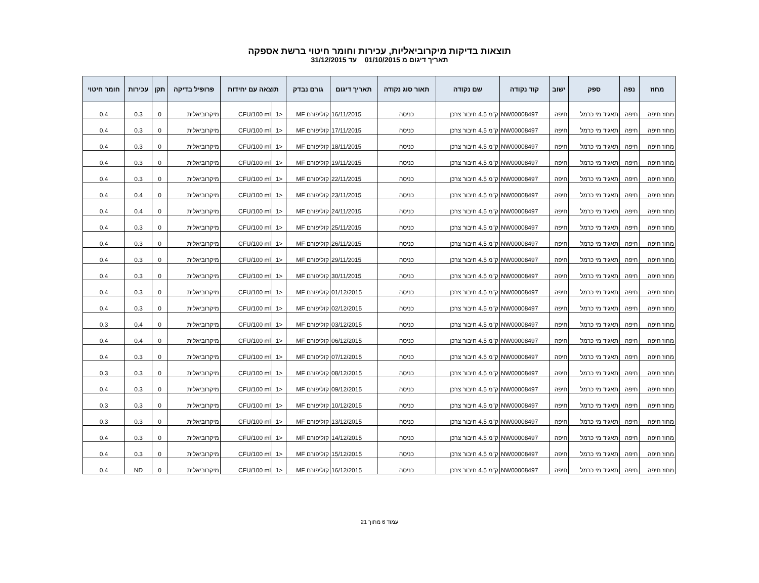תוצאות בדיקות מיקרוביאליות, עכירות וחומר חיטוי ברשת אספקה
תאריך דיגום מ 01/10/2015 עד 31/12/2015
| מחוז | נפה | ספק | ישוב | קוד נקודה | שם נקודה | תאור סוג נקודה | תאריך דיגום | גורם נבדק | תוצאה עם יחידות | | פרופיל בדיקה | תקן | עכירות | חומר חיטוי |
| --- | --- | --- | --- | --- | --- | --- | --- | --- | --- | --- | --- | --- | --- | --- |
| מחוז חיפה | חיפה | תאגיד מי כרמל | חיפה | NW00008497 | ק"מ 4.5 חיבור צרכן | כניסה | 16/11/2015 | קוליפורם MF | <1 | CFU/100 ml | מיקרוביאלית | 0 | 0.3 | 0.4 |
| מחוז חיפה | חיפה | תאגיד מי כרמל | חיפה | NW00008497 | ק"מ 4.5 חיבור צרכן | כניסה | 17/11/2015 | קוליפורם MF | <1 | CFU/100 ml | מיקרוביאלית | 0 | 0.3 | 0.4 |
| מחוז חיפה | חיפה | תאגיד מי כרמל | חיפה | NW00008497 | ק"מ 4.5 חיבור צרכן | כניסה | 18/11/2015 | קוליפורם MF | <1 | CFU/100 ml | מיקרוביאלית | 0 | 0.3 | 0.4 |
| מחוז חיפה | חיפה | תאגיד מי כרמל | חיפה | NW00008497 | ק"מ 4.5 חיבור צרכן | כניסה | 19/11/2015 | קוליפורם MF | <1 | CFU/100 ml | מיקרוביאלית | 0 | 0.3 | 0.4 |
| מחוז חיפה | חיפה | תאגיד מי כרמל | חיפה | NW00008497 | ק"מ 4.5 חיבור צרכן | כניסה | 22/11/2015 | קוליפורם MF | <1 | CFU/100 ml | מיקרוביאלית | 0 | 0.3 | 0.4 |
| מחוז חיפה | חיפה | תאגיד מי כרמל | חיפה | NW00008497 | ק"מ 4.5 חיבור צרכן | כניסה | 23/11/2015 | קוליפורם MF | <1 | CFU/100 ml | מיקרוביאלית | 0 | 0.4 | 0.4 |
| מחוז חיפה | חיפה | תאגיד מי כרמל | חיפה | NW00008497 | ק"מ 4.5 חיבור צרכן | כניסה | 24/11/2015 | קוליפורם MF | <1 | CFU/100 ml | מיקרוביאלית | 0 | 0.4 | 0.4 |
| מחוז חיפה | חיפה | תאגיד מי כרמל | חיפה | NW00008497 | ק"מ 4.5 חיבור צרכן | כניסה | 25/11/2015 | קוליפורם MF | <1 | CFU/100 ml | מיקרוביאלית | 0 | 0.3 | 0.4 |
| מחוז חיפה | חיפה | תאגיד מי כרמל | חיפה | NW00008497 | ק"מ 4.5 חיבור צרכן | כניסה | 26/11/2015 | קוליפורם MF | <1 | CFU/100 ml | מיקרוביאלית | 0 | 0.3 | 0.4 |
| מחוז חיפה | חיפה | תאגיד מי כרמל | חיפה | NW00008497 | ק"מ 4.5 חיבור צרכן | כניסה | 29/11/2015 | קוליפורם MF | <1 | CFU/100 ml | מיקרוביאלית | 0 | 0.3 | 0.4 |
| מחוז חיפה | חיפה | תאגיד מי כרמל | חיפה | NW00008497 | ק"מ 4.5 חיבור צרכן | כניסה | 30/11/2015 | קוליפורם MF | <1 | CFU/100 ml | מיקרוביאלית | 0 | 0.3 | 0.4 |
| מחוז חיפה | חיפה | תאגיד מי כרמל | חיפה | NW00008497 | ק"מ 4.5 חיבור צרכן | כניסה | 01/12/2015 | קוליפורם MF | <1 | CFU/100 ml | מיקרוביאלית | 0 | 0.3 | 0.4 |
| מחוז חיפה | חיפה | תאגיד מי כרמל | חיפה | NW00008497 | ק"מ 4.5 חיבור צרכן | כניסה | 02/12/2015 | קוליפורם MF | <1 | CFU/100 ml | מיקרוביאלית | 0 | 0.3 | 0.4 |
| מחוז חיפה | חיפה | תאגיד מי כרמל | חיפה | NW00008497 | ק"מ 4.5 חיבור צרכן | כניסה | 03/12/2015 | קוליפורם MF | <1 | CFU/100 ml | מיקרוביאלית | 0 | 0.4 | 0.3 |
| מחוז חיפה | חיפה | תאגיד מי כרמל | חיפה | NW00008497 | ק"מ 4.5 חיבור צרכן | כניסה | 06/12/2015 | קוליפורם MF | <1 | CFU/100 ml | מיקרוביאלית | 0 | 0.4 | 0.4 |
| מחוז חיפה | חיפה | תאגיד מי כרמל | חיפה | NW00008497 | ק"מ 4.5 חיבור צרכן | כניסה | 07/12/2015 | קוליפורם MF | <1 | CFU/100 ml | מיקרוביאלית | 0 | 0.3 | 0.4 |
| מחוז חיפה | חיפה | תאגיד מי כרמל | חיפה | NW00008497 | ק"מ 4.5 חיבור צרכן | כניסה | 08/12/2015 | קוליפורם MF | <1 | CFU/100 ml | מיקרוביאלית | 0 | 0.3 | 0.3 |
| מחוז חיפה | חיפה | תאגיד מי כרמל | חיפה | NW00008497 | ק"מ 4.5 חיבור צרכן | כניסה | 09/12/2015 | קוליפורם MF | <1 | CFU/100 ml | מיקרוביאלית | 0 | 0.3 | 0.4 |
| מחוז חיפה | חיפה | תאגיד מי כרמל | חיפה | NW00008497 | ק"מ 4.5 חיבור צרכן | כניסה | 10/12/2015 | קוליפורם MF | <1 | CFU/100 ml | מיקרוביאלית | 0 | 0.3 | 0.3 |
| מחוז חיפה | חיפה | תאגיד מי כרמל | חיפה | NW00008497 | ק"מ 4.5 חיבור צרכן | כניסה | 13/12/2015 | קוליפורם MF | <1 | CFU/100 ml | מיקרוביאלית | 0 | 0.3 | 0.3 |
| מחוז חיפה | חיפה | תאגיד מי כרמל | חיפה | NW00008497 | ק"מ 4.5 חיבור צרכן | כניסה | 14/12/2015 | קוליפורם MF | <1 | CFU/100 ml | מיקרוביאלית | 0 | 0.3 | 0.4 |
| מחוז חיפה | חיפה | תאגיד מי כרמל | חיפה | NW00008497 | ק"מ 4.5 חיבור צרכן | כניסה | 15/12/2015 | קוליפורם MF | <1 | CFU/100 ml | מיקרוביאלית | 0 | 0.3 | 0.4 |
| מחוז חיפה | חיפה | תאגיד מי כרמל | חיפה | NW00008497 | ק"מ 4.5 חיבור צרכן | כניסה | 16/12/2015 | קוליפורם MF | <1 | CFU/100 ml | מיקרוביאלית | 0 | ND | 0.4 |
עמוד 6 מתוך 21